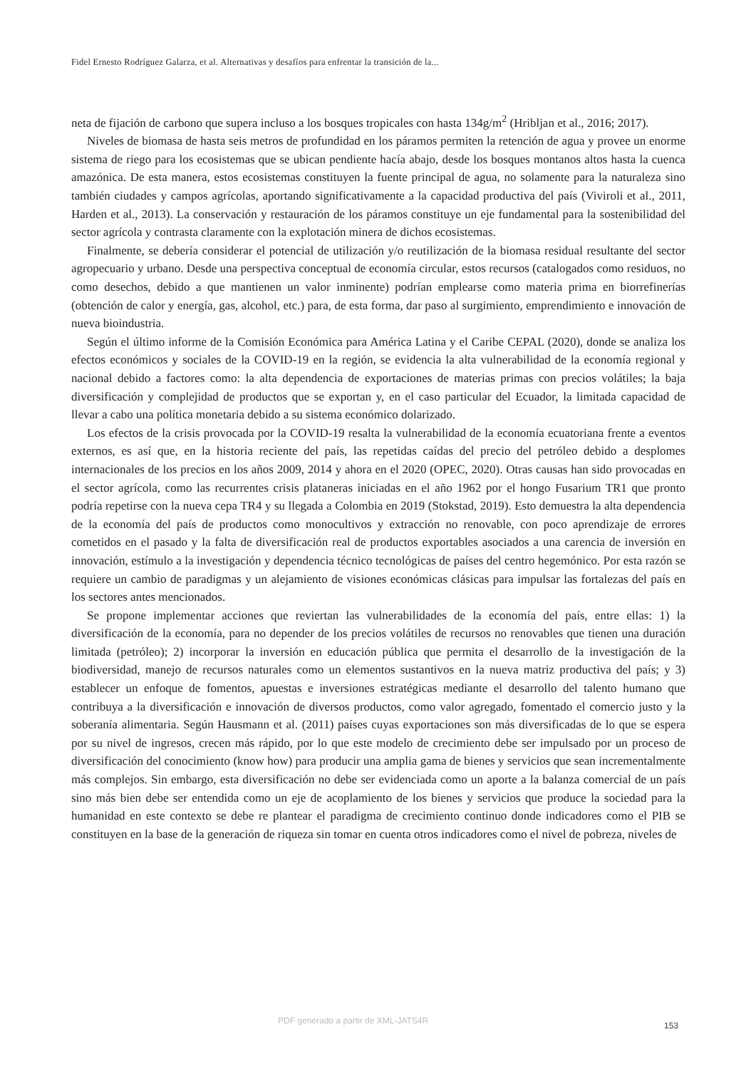Fidel Ernesto Rodríguez Galarza, et al. Alternativas y desafíos para enfrentar la transición de la...
neta de fijación de carbono que supera incluso a los bosques tropicales con hasta 134g/m<sup>2</sup> (Hribljan et al., 2016; 2017).
Niveles de biomasa de hasta seis metros de profundidad en los páramos permiten la retención de agua y provee un enorme sistema de riego para los ecosistemas que se ubican pendiente hacía abajo, desde los bosques montanos altos hasta la cuenca amazónica. De esta manera, estos ecosistemas constituyen la fuente principal de agua, no solamente para la naturaleza sino también ciudades y campos agrícolas, aportando significativamente a la capacidad productiva del país (Viviroli et al., 2011, Harden et al., 2013). La conservación y restauración de los páramos constituye un eje fundamental para la sostenibilidad del sector agrícola y contrasta claramente con la explotación minera de dichos ecosistemas.
Finalmente, se debería considerar el potencial de utilización y/o reutilización de la biomasa residual resultante del sector agropecuario y urbano. Desde una perspectiva conceptual de economía circular, estos recursos (catalogados como residuos, no como desechos, debido a que mantienen un valor inminente) podrían emplearse como materia prima en biorrefinerías (obtención de calor y energía, gas, alcohol, etc.) para, de esta forma, dar paso al surgimiento, emprendimiento e innovación de nueva bioindustria.
Según el último informe de la Comisión Económica para América Latina y el Caribe CEPAL (2020), donde se analiza los efectos económicos y sociales de la COVID-19 en la región, se evidencia la alta vulnerabilidad de la economía regional y nacional debido a factores como: la alta dependencia de exportaciones de materias primas con precios volátiles; la baja diversificación y complejidad de productos que se exportan y, en el caso particular del Ecuador, la limitada capacidad de llevar a cabo una política monetaria debido a su sistema económico dolarizado.
Los efectos de la crisis provocada por la COVID-19 resalta la vulnerabilidad de la economía ecuatoriana frente a eventos externos, es así que, en la historia reciente del país, las repetidas caídas del precio del petróleo debido a desplomes internacionales de los precios en los años 2009, 2014 y ahora en el 2020 (OPEC, 2020). Otras causas han sido provocadas en el sector agrícola, como las recurrentes crisis plataneras iniciadas en el año 1962 por el hongo Fusarium TR1 que pronto podría repetirse con la nueva cepa TR4 y su llegada a Colombia en 2019 (Stokstad, 2019). Esto demuestra la alta dependencia de la economía del país de productos como monocultivos y extracción no renovable, con poco aprendizaje de errores cometidos en el pasado y la falta de diversificación real de productos exportables asociados a una carencia de inversión en innovación, estímulo a la investigación y dependencia técnico tecnológicas de países del centro hegemónico. Por esta razón se requiere un cambio de paradigmas y un alejamiento de visiones económicas clásicas para impulsar las fortalezas del país en los sectores antes mencionados.
Se propone implementar acciones que reviertan las vulnerabilidades de la economía del país, entre ellas: 1) la diversificación de la economía, para no depender de los precios volátiles de recursos no renovables que tienen una duración limitada (petróleo); 2) incorporar la inversión en educación pública que permita el desarrollo de la investigación de la biodiversidad, manejo de recursos naturales como un elementos sustantivos en la nueva matriz productiva del país; y 3) establecer un enfoque de fomentos, apuestas e inversiones estratégicas mediante el desarrollo del talento humano que contribuya a la diversificación e innovación de diversos productos, como valor agregado, fomentado el comercio justo y la soberanía alimentaria. Según Hausmann et al. (2011) países cuyas exportaciones son más diversificadas de lo que se espera por su nivel de ingresos, crecen más rápido, por lo que este modelo de crecimiento debe ser impulsado por un proceso de diversificación del conocimiento (know how) para producir una amplia gama de bienes y servicios que sean incrementalmente más complejos. Sin embargo, esta diversificación no debe ser evidenciada como un aporte a la balanza comercial de un país sino más bien debe ser entendida como un eje de acoplamiento de los bienes y servicios que produce la sociedad para la humanidad en este contexto se debe re plantear el paradigma de crecimiento continuo donde indicadores como el PIB se constituyen en la base de la generación de riqueza sin tomar en cuenta otros indicadores como el nivel de pobreza, niveles de
PDF generado a partir de XML-JATS4R
153